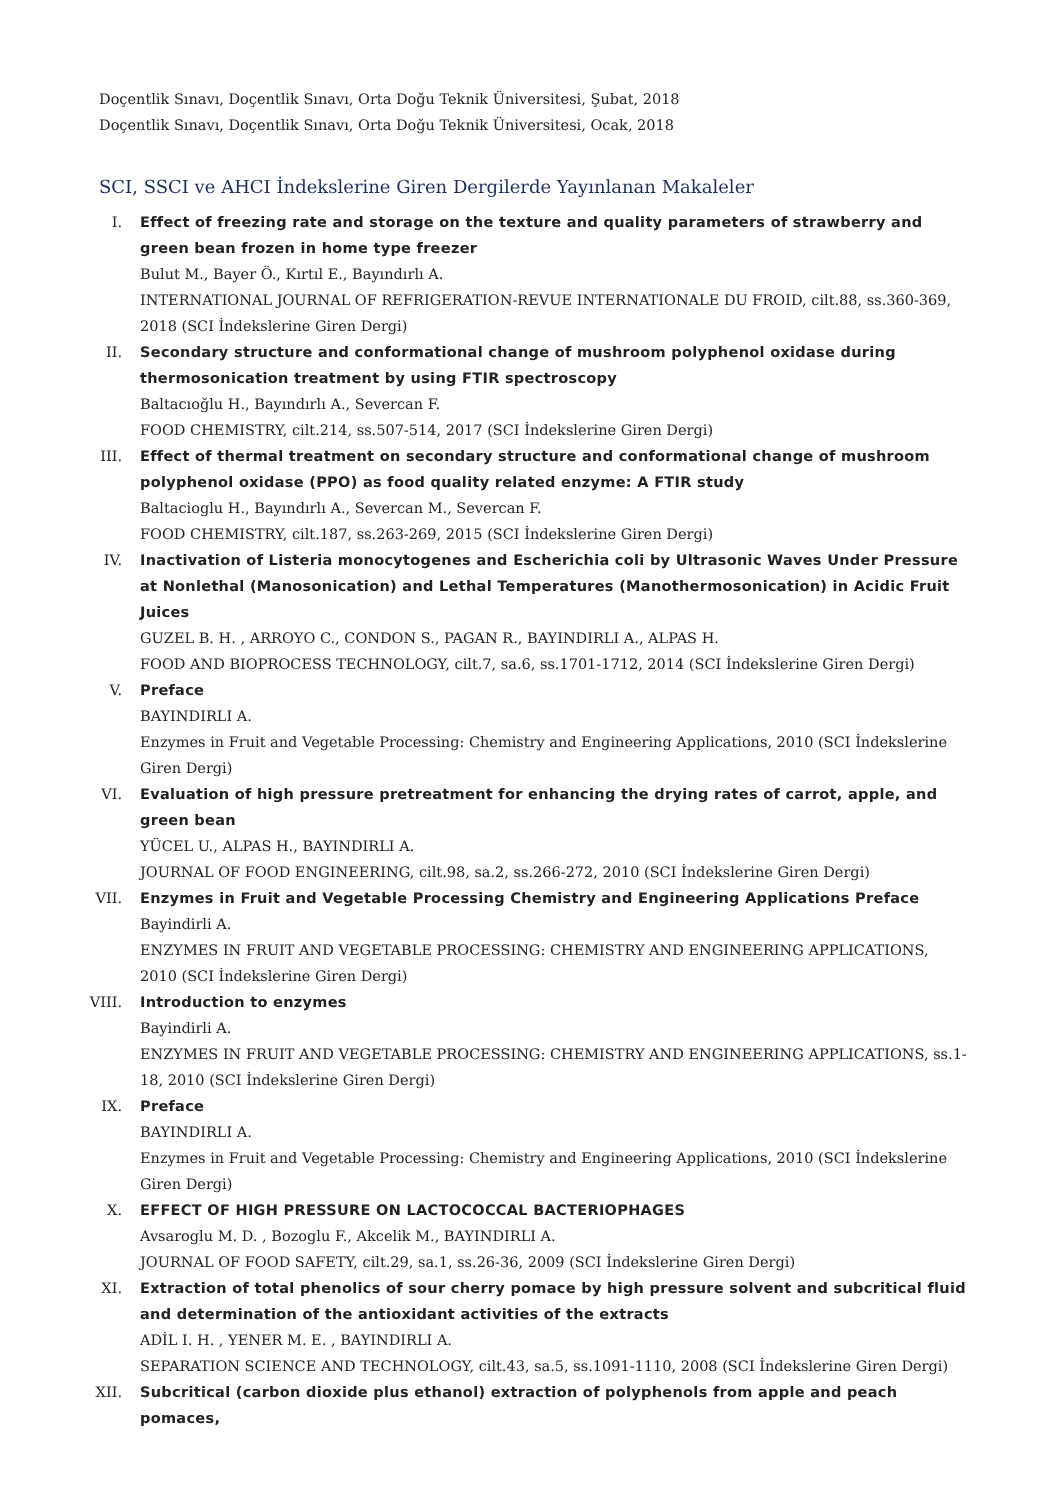Doçentlik Sınavı, Doçentlik Sınavı, Orta Doğu Teknik Üniversitesi, Şubat, 2018
Doçentlik Sınavı, Doçentlik Sınavı, Orta Doğu Teknik Üniversitesi, Ocak, 2018
SCI, SSCI ve AHCI İndekslerine Giren Dergilerde Yayınlanan Makaleler
I. Effect of freezing rate and storage on the texture and quality parameters of strawberry and green bean frozen in home type freezer
Bulut M., Bayer Ö., Kırtıl E., Bayındırlı A.
INTERNATIONAL JOURNAL OF REFRIGERATION-REVUE INTERNATIONALE DU FROID, cilt.88, ss.360-369, 2018 (SCI İndekslerine Giren Dergi)
II. Secondary structure and conformational change of mushroom polyphenol oxidase during thermosonication treatment by using FTIR spectroscopy
Baltacıoğlu H., Bayındırlı A., Severcan F.
FOOD CHEMISTRY, cilt.214, ss.507-514, 2017 (SCI İndekslerine Giren Dergi)
III. Effect of thermal treatment on secondary structure and conformational change of mushroom polyphenol oxidase (PPO) as food quality related enzyme: A FTIR study
Baltacioglu H., Bayındırlı A., Severcan M., Severcan F.
FOOD CHEMISTRY, cilt.187, ss.263-269, 2015 (SCI İndekslerine Giren Dergi)
IV. Inactivation of Listeria monocytogenes and Escherichia coli by Ultrasonic Waves Under Pressure at Nonlethal (Manosonication) and Lethal Temperatures (Manothermosonication) in Acidic Fruit Juices
GUZEL B. H. , ARROYO C., CONDON S., PAGAN R., BAYINDIRLI A., ALPAS H.
FOOD AND BIOPROCESS TECHNOLOGY, cilt.7, sa.6, ss.1701-1712, 2014 (SCI İndekslerine Giren Dergi)
V. Preface
BAYINDIRLI A.
Enzymes in Fruit and Vegetable Processing: Chemistry and Engineering Applications, 2010 (SCI İndekslerine Giren Dergi)
VI. Evaluation of high pressure pretreatment for enhancing the drying rates of carrot, apple, and green bean
YÜCEL U., ALPAS H., BAYINDIRLI A.
JOURNAL OF FOOD ENGINEERING, cilt.98, sa.2, ss.266-272, 2010 (SCI İndekslerine Giren Dergi)
VII. Enzymes in Fruit and Vegetable Processing Chemistry and Engineering Applications Preface
Bayindirli A.
ENZYMES IN FRUIT AND VEGETABLE PROCESSING: CHEMISTRY AND ENGINEERING APPLICATIONS, 2010 (SCI İndekslerine Giren Dergi)
VIII. Introduction to enzymes
Bayindirli A.
ENZYMES IN FRUIT AND VEGETABLE PROCESSING: CHEMISTRY AND ENGINEERING APPLICATIONS, ss.1-18, 2010 (SCI İndekslerine Giren Dergi)
IX. Preface
BAYINDIRLI A.
Enzymes in Fruit and Vegetable Processing: Chemistry and Engineering Applications, 2010 (SCI İndekslerine Giren Dergi)
X. EFFECT OF HIGH PRESSURE ON LACTOCOCCAL BACTERIOPHAGES
Avsaroglu M. D. , Bozoglu F., Akcelik M., BAYINDIRLI A.
JOURNAL OF FOOD SAFETY, cilt.29, sa.1, ss.26-36, 2009 (SCI İndekslerine Giren Dergi)
XI. Extraction of total phenolics of sour cherry pomace by high pressure solvent and subcritical fluid and determination of the antioxidant activities of the extracts
ADİL I. H. , YENER M. E. , BAYINDIRLI A.
SEPARATION SCIENCE AND TECHNOLOGY, cilt.43, sa.5, ss.1091-1110, 2008 (SCI İndekslerine Giren Dergi)
XII. Subcritical (carbon dioxide plus ethanol) extraction of polyphenols from apple and peach pomaces,